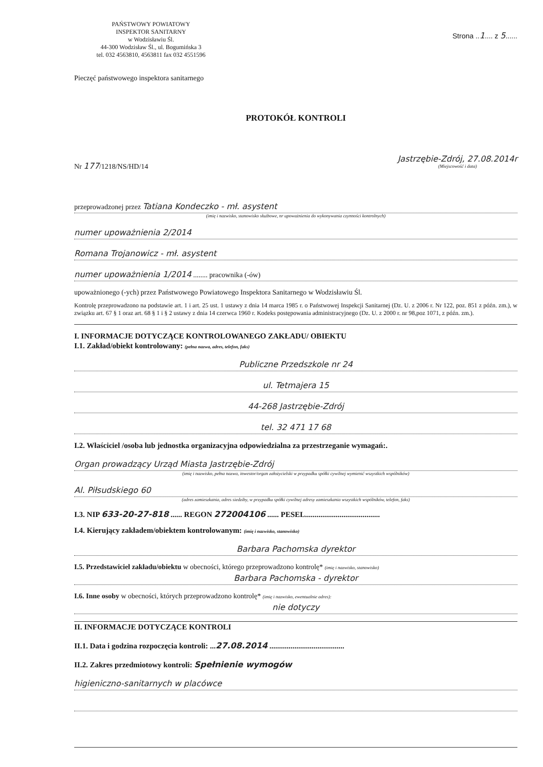PAŃSTWOWY POWIATOWY
INSPEKTOR SANITARNY
w Wodzisławiu Śl.
44-300 Wodzisław Śl., ul. Bogumińska 3
tel. 032 4563810, 4563811 fax 032 4551596
Strona ..1.... z 5......
Pieczęć państwowego inspektora sanitarnego
PROTOKÓŁ KONTROLI
Nr 177/1218/NS/HD/14
Jastrzębie-Zdrój, 27.08.2014r
(Miejscowość i data)
przeprowadzonej przez Tatiana Kondeczko - mł. asystent
(imię i nazwisko, stanowisko służbowe, nr upoważnienia do wykonywania czynności kontrolnych)
numer upoważnienia 2/2014
Romana Trojanowicz - mł. asystent
numer upoważnienia 1/2014 ........ pracownika (-ów)
upoważnionego (-ych) przez Państwowego Powiatowego Inspektora Sanitarnego w Wodzisławiu Śl.
Kontrolę przeprowadzono na podstawie art. 1 i art. 25 ust. 1 ustawy z dnia 14 marca 1985 r. o Państwowej Inspekcji Sanitarnej (Dz. U. z 2006 r. Nr 122, poz. 851 z późn. zm.), w związku art. 67 § 1 oraz art. 68 § 1 i § 2 ustawy z dnia 14 czerwca 1960 r. Kodeks postępowania administracyjnego (Dz. U. z 2000 r. nr 98,poz 1071, z późn. zm.).
I. INFORMACJE DOTYCZĄCE KONTROLOWANEGO ZAKŁADU/ OBIEKTU
I.1. Zakład/obiekt kontrolowany: (pełna nazwa, adres, telefon, faks)
Publiczne Przedszkole nr 24
ul. Tetmajera 15
44-268 Jastrzębie-Zdrój
tel. 32 471 17 68
I.2. Właściciel /osoba lub jednostka organizacyjna odpowiedzialna za przestrzeganie wymagań:.
Organ prowadzący Urząd Miasta Jastrzębie-Zdrój
(imię i nazwisko, pełna nazwa, inwestor/organ założycielski w przypadku spółki cywilnej wymienić wszystkich wspólników)
Al. Piłsudskiego 60
(adres zamieszkania, adres siedziby, w przypadku spółki cywilnej adresy zamieszkania wszystkich wspólników, telefon, faks)
I.3. NIP 633-20-27-818 ...... REGON 272004106 ...... PESEL.......................................
I.4. Kierujący zakładem/obiektem kontrolowanym: (imię i nazwisko, stanowisko)
Barbara Pachomska dyrektor
I.5. Przedstawiciel zakładu/obiektu w obecności, którego przeprowadzono kontrolę* (imię i nazwisko, stanowisko)
Barbara Pachomska - dyrektor
I.6. Inne osoby w obecności, których przeprowadzono kontrolę* (imię i nazwisko, ewentualnie adres):
nie dotyczy
II. INFORMACJE DOTYCZĄCE KONTROLI
II.1. Data i godzina rozpoczęcia kontroli: ...27.08.2014 .......................................
II.2. Zakres przedmiotowy kontroli: Spełnienie wymogów
higieniczno-sanitarnych w placówce